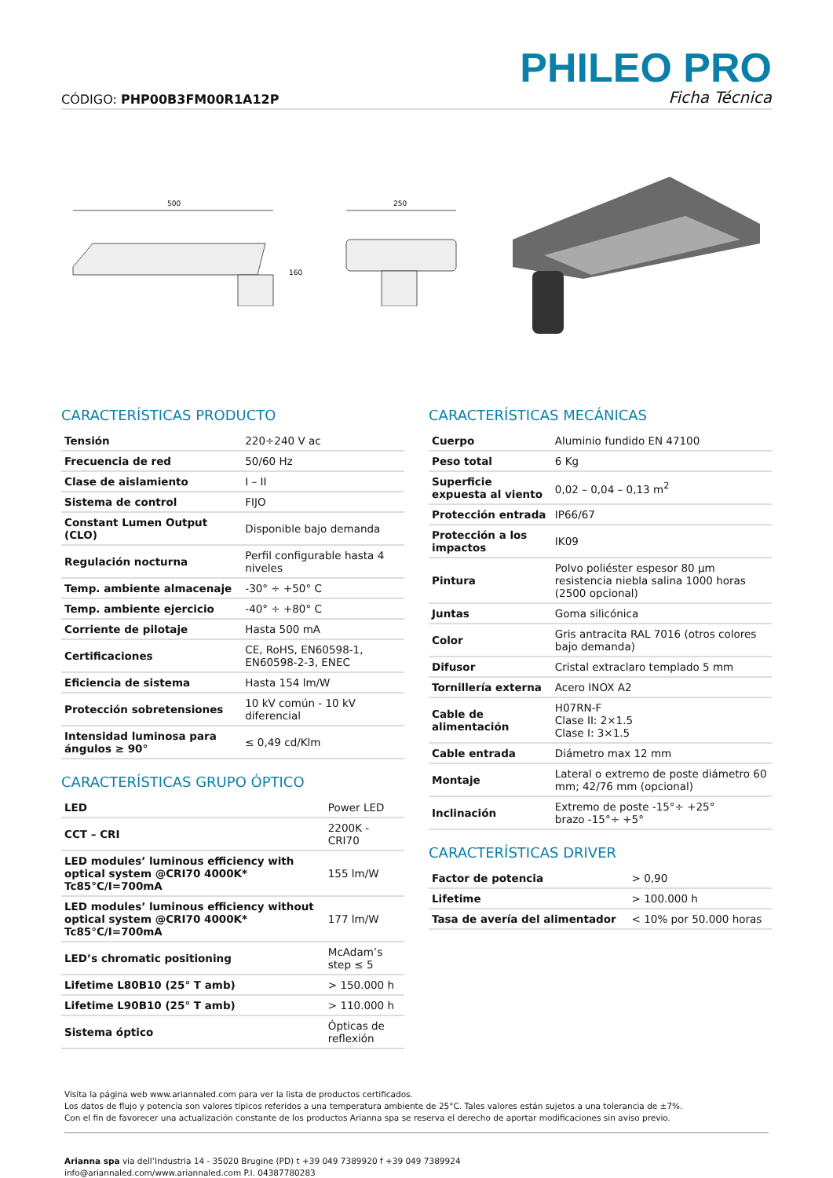CÓDIGO: PHP00B3FM00R1A12P
PHILEO PRO
Ficha Técnica
500
160
250
CARACTERÍSTICAS PRODUCTO
| Tensión | 220÷240 V ac |
| Frecuencia de red | 50/60 Hz |
| Clase de aislamiento | I – II |
| Sistema de control | FIJO |
| Constant Lumen Output (CLO) | Disponible bajo demanda |
| Regulación nocturna | Perfil configurable hasta 4 niveles |
| Temp. ambiente almacenaje | -30° ÷ +50° C |
| Temp. ambiente ejercicio | -40° ÷ +80° C |
| Corriente de pilotaje | Hasta 500 mA |
| Certificaciones | CE, RoHS, EN60598-1, EN60598-2-3, ENEC |
| Eficiencia de sistema | Hasta 154 lm/W |
| Protección sobretensiones | 10 kV común - 10 kV diferencial |
| Intensidad luminosa para ángulos ≥ 90° | ≤ 0,49 cd/Klm |
CARACTERÍSTICAS GRUPO ÓPTICO
| LED | Power LED |
| CCT – CRI | 2200K - CRI70 |
| LED modules’ luminous efficiency with optical system @CRI70 4000K* Tc85°C/I=700mA | 155 lm/W |
| LED modules’ luminous efficiency without optical system @CRI70 4000K* Tc85°C/I=700mA | 177 lm/W |
| LED’s chromatic positioning | McAdam’s step ≤ 5 |
| Lifetime L80B10 (25° T amb) | > 150.000 h |
| Lifetime L90B10 (25° T amb) | > 110.000 h |
| Sistema óptico | Ópticas de reflexión |
CARACTERÍSTICAS MECÁNICAS
| Cuerpo | Aluminio fundido EN 47100 |
| Peso total | 6 Kg |
| Superficie expuesta al viento | 0,02 – 0,04 – 0,13 m<sup>2</sup> |
| Protección entrada | IP66/67 |
| Protección a los impactos | IK09 |
| Pintura | Polvo poliéster espesor 80 µm resistencia niebla salina 1000 horas (2500 opcional) |
| Juntas | Goma silicónica |
| Color | Gris antracita RAL 7016 (otros colores bajo demanda) |
| Difusor | Cristal extraclaro templado 5 mm |
| Tornillería externa | Acero INOX A2 |
| Cable de alimentación | H07RN-F Clase II: 2×1.5 Clase I: 3×1.5 |
| Cable entrada | Diámetro max 12 mm |
| Montaje | Lateral o extremo de poste diámetro 60 mm; 42/76 mm (opcional) |
| Inclinación | Extremo de poste -15°÷ +25° brazo -15°÷ +5° |
CARACTERÍSTICAS DRIVER
| Factor de potencia | > 0,90 |
| Lifetime | > 100.000 h |
| Tasa de avería del alimentador | < 10% por 50.000 horas |
Visita la página web www.ariannaled.com para ver la lista de productos certificados.
Los datos de flujo y potencia son valores típicos referidos a una temperatura ambiente de 25°C. Tales valores están sujetos a una tolerancia de ±7%.
Con el fin de favorecer una actualización constante de los productos Arianna spa se reserva el derecho de aportar modificaciones sin aviso previo.
Arianna spa via dell’Industria 14 - 35020 Brugine (PD) t +39 049 7389920 f +39 049 7389924
info@ariannaled.com/www.ariannaled.com P.I. 04387780283